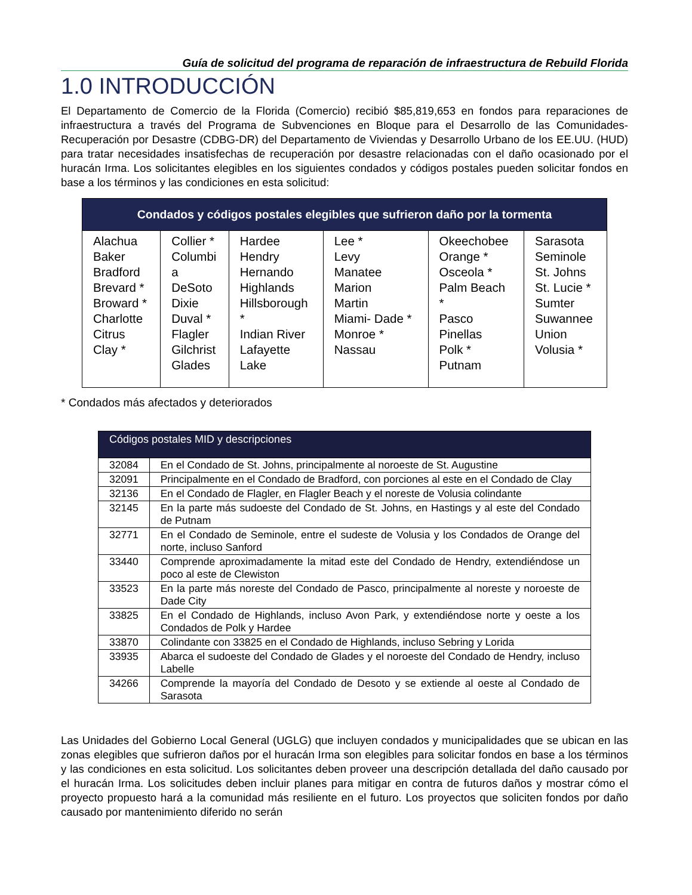Guía de solicitud del programa de reparación de infraestructura de Rebuild Florida
1.0 INTRODUCCIÓN
El Departamento de Comercio de la Florida (Comercio) recibió $85,819,653 en fondos para reparaciones de infraestructura a través del Programa de Subvenciones en Bloque para el Desarrollo de las Comunidades-Recuperación por Desastre (CDBG-DR) del Departamento de Viviendas y Desarrollo Urbano de los EE.UU. (HUD) para tratar necesidades insatisfechas de recuperación por desastre relacionadas con el daño ocasionado por el huracán Irma. Los solicitantes elegibles en los siguientes condados y códigos postales pueden solicitar fondos en base a los términos y las condiciones en esta solicitud:
| Condados y códigos postales elegibles que sufrieron daño por la tormenta | | | | | |
| --- | --- | --- | --- | --- | --- |
| Alachua Baker Bradford Brevard * Broward * Charlotte Citrus Clay * | Collier * Columbi a DeSoto Dixie Duval * Flagler Gilchrist Glades | Hardee Hendry Hernando Highlands Hillsborough * Indian River Lafayette Lake | Lee * Levy Manatee Marion Martin Miami- Dade * Monroe * Nassau | Okeechobee Orange * Osceola * Palm Beach * Pasco Pinellas Polk * Putnam | Sarasota Seminole St. Johns St. Lucie * Sumter Suwannee Union Volusia * |
* Condados más afectados y deteriorados
| Códigos postales MID y descripciones | |
| --- | --- |
| 32084 | En el Condado de St. Johns, principalmente al noroeste de St. Augustine |
| 32091 | Principalmente en el Condado de Bradford, con porciones al este en el Condado de Clay |
| 32136 | En el Condado de Flagler, en Flagler Beach y el noreste de Volusia colindante |
| 32145 | En la parte más sudoeste del Condado de St. Johns, en Hastings y al este del Condado de Putnam |
| 32771 | En el Condado de Seminole, entre el sudeste de Volusia y los Condados de Orange del norte, incluso Sanford |
| 33440 | Comprende aproximadamente la mitad este del Condado de Hendry, extendiéndose un poco al este de Clewiston |
| 33523 | En la parte más noreste del Condado de Pasco, principalmente al noreste y noroeste de Dade City |
| 33825 | En el Condado de Highlands, incluso Avon Park, y extendiéndose norte y oeste a los Condados de Polk y Hardee |
| 33870 | Colindante con 33825 en el Condado de Highlands, incluso Sebring y Lorida |
| 33935 | Abarca el sudoeste del Condado de Glades y el noroeste del Condado de Hendry, incluso Labelle |
| 34266 | Comprende la mayoría del Condado de Desoto y se extiende al oeste al Condado de Sarasota |
Las Unidades del Gobierno Local General (UGLG) que incluyen condados y municipalidades que se ubican en las zonas elegibles que sufrieron daños por el huracán Irma son elegibles para solicitar fondos en base a los términos y las condiciones en esta solicitud. Los solicitantes deben proveer una descripción detallada del daño causado por el huracán Irma. Los solicitudes deben incluir planes para mitigar en contra de futuros daños y mostrar cómo el proyecto propuesto hará a la comunidad más resiliente en el futuro. Los proyectos que soliciten fondos por daño causado por mantenimiento diferido no serán